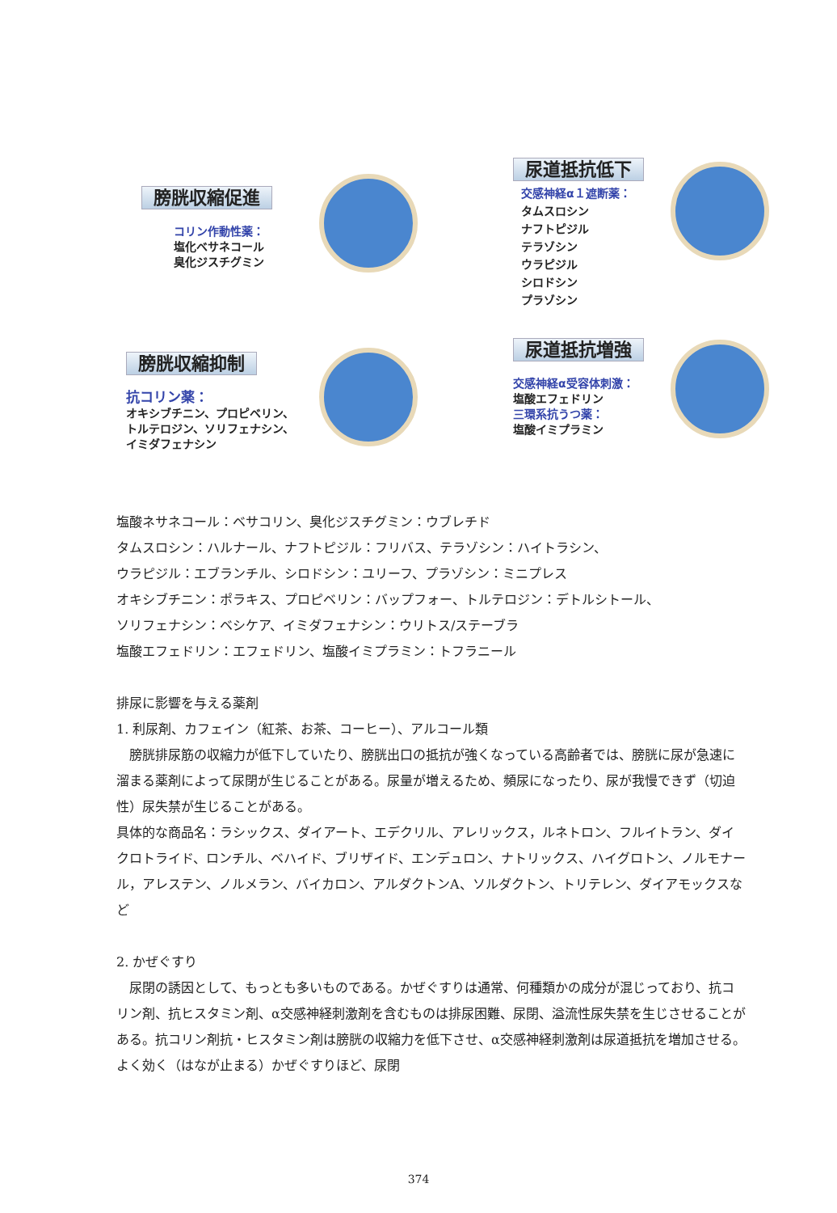膀胱収縮促進
コリン作動性薬：
塩化ベサネコール
臭化ジスチグミン
尿道抵抗低下
交感神経α１遮断薬：
タムスロシン
ナフトピジル
テラゾシン
ウラピジル
シロドシン
プラゾシン
膀胱収縮抑制
抗コリン薬：
オキシブチニン、プロピベリン、
トルテロジン、ソリフェナシン、
イミダフェナシン
尿道抵抗増強
交感神経α受容体刺激：
塩酸エフェドリン
三環系抗うつ薬：
塩酸イミプラミン
塩酸ネサネコール：ベサコリン、臭化ジスチグミン：ウブレチド
タムスロシン：ハルナール、ナフトピジル：フリバス、テラゾシン：ハイトラシン、
ウラピジル：エブランチル、シロドシン：ユリーフ、プラゾシン：ミニプレス
オキシブチニン：ポラキス、プロピベリン：バップフォー、トルテロジン：デトルシトール、
ソリフェナシン：ベシケア、イミダフェナシン：ウリトス/ステーブラ
塩酸エフェドリン：エフェドリン、塩酸イミプラミン：トフラニール
排尿に影響を与える薬剤
1. 利尿剤、カフェイン（紅茶、お茶、コーヒー）、アルコール類
　膀胱排尿筋の収縮力が低下していたり、膀胱出口の抵抗が強くなっている高齢者では、膀胱に尿が急速に溜まる薬剤によって尿閉が生じることがある。尿量が増えるため、頻尿になったり、尿が我慢できず（切迫性）尿失禁が生じることがある。
具体的な商品名：ラシックス、ダイアート、エデクリル、アレリックス，ルネトロン、フルイトラン、ダイクロトライド、ロンチル、ベハイド、ブリザイド、エンデュロン、ナトリックス、ハイグロトン、ノルモナール，アレステン、ノルメラン、バイカロン、アルダクトンA、ソルダクトン、トリテレン、ダイアモックスなど
2. かぜぐすり
　尿閉の誘因として、もっとも多いものである。かぜぐすりは通常、何種類かの成分が混じっており、抗コリン剤、抗ヒスタミン剤、α交感神経刺激剤を含むものは排尿困難、尿閉、溢流性尿失禁を生じさせることがある。抗コリン剤抗・ヒスタミン剤は膀胱の収縮力を低下させ、α交感神経刺激剤は尿道抵抗を増加させる。よく効く（はなが止まる）かぜぐすりほど、尿閉
374